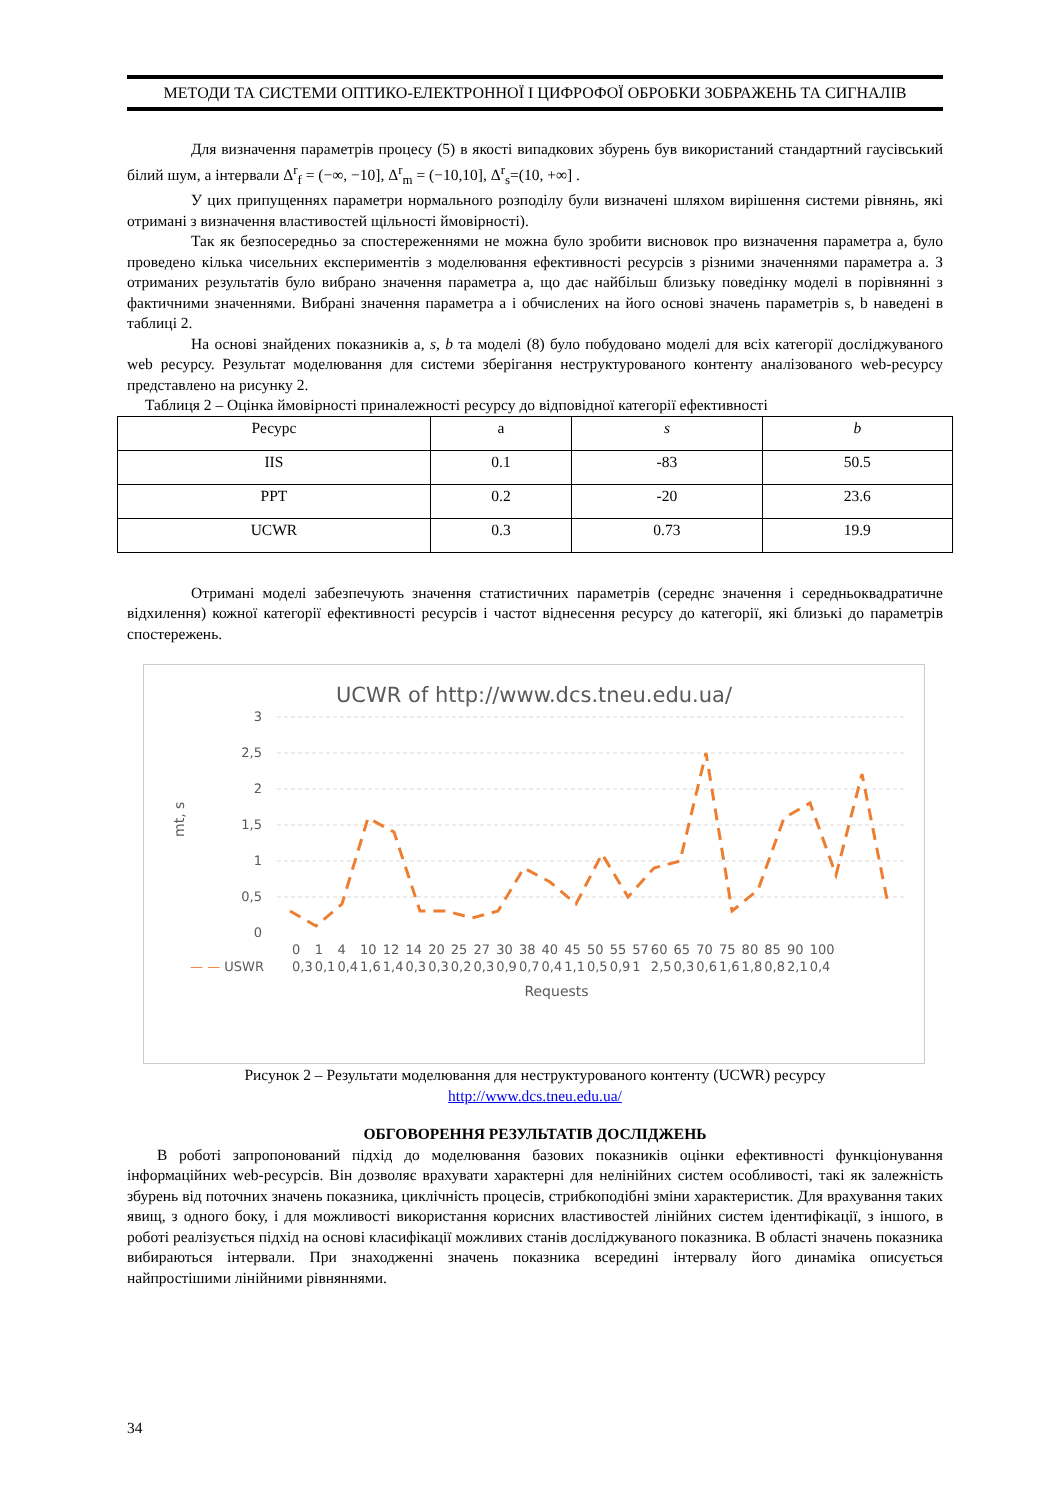МЕТОДИ ТА СИСТЕМИ ОПТИКО-ЕЛЕКТРОННОЇ І ЦИФРОФОЇ ОБРОБКИ ЗОБРАЖЕНЬ ТА СИГНАЛІВ
Для визначення параметрів процесу (5) в якості випадкових збурень був використаний стандартний гаусівський білий шум, а інтервали Δ<sup>r</sup><sub>f</sub> = (−∞, −10], Δ<sup>r</sup><sub>m</sub> = (−10,10], Δ<sup>r</sup><sub>s</sub>=(10, +∞] .
У цих припущеннях параметри нормального розподілу були визначені шляхом вирішення системи рівнянь, які отримані з визначення властивостей щільності ймовірності).
Так як безпосередньо за спостереженнями не можна було зробити висновок про визначення параметра a, було проведено кілька чисельних експериментів з моделювання ефективності ресурсів з різними значеннями параметра a. З отриманих результатів було вибрано значення параметра a, що дає найбільш близьку поведінку моделі в порівнянні з фактичними значеннями. Вибрані значення параметра a і обчислених на його основі значень параметрів s, b наведені в таблиці 2.
На основі знайдених показників a, s, b та моделі (8) було побудовано моделі для всіх категорії досліджуваного web ресурсу. Результат моделювання для системи зберігання неструктурованого контенту аналізованого web-ресурсу представлено на рисунку 2.
Таблиця 2 – Оцінка ймовірності приналежності ресурсу до відповідної категорії ефективності
| Ресурс | a | s | b |
| IIS | 0.1 | -83 | 50.5 |
| PPT | 0.2 | -20 | 23.6 |
| UCWR | 0.3 | 0.73 | 19.9 |
Отримані моделі забезпечують значення статистичних параметрів (середнє значення і середньоквадратичне відхилення) кожної категорії ефективності ресурсів і частот віднесення ресурсу до категорії, які близькі до параметрів спостережень.
UCWR of http://www.dcs.tneu.edu.ua/
3
2,5
2
1,5
1
0,5
0
mt, s
| | 0 | 1 | 4 | 10 | 12 | 14 | 20 | 25 | 27 | 30 | 38 | 40 | 45 | 50 | 55 | 57 | 60 | 65 | 70 | 75 | 80 | 85 | 90 | 100 |
| — — USWR | 0,3 | 0,1 | 0,4 | 1,6 | 1,4 | 0,3 | 0,3 | 0,2 | 0,3 | 0,9 | 0,7 | 0,4 | 1,1 | 0,5 | 0,9 | 1 | 2,5 | 0,3 | 0,6 | 1,6 | 1,8 | 0,8 | 2,1 | 0,4 |
Requests
Рисунок 2 – Результати моделювання для неструктурованого контенту (UCWR) ресурсу
http://www.dcs.tneu.edu.ua/
ОБГОВОРЕННЯ РЕЗУЛЬТАТІВ ДОСЛІДЖЕНЬ
В роботі запропонований підхід до моделювання базових показників оцінки ефективності функціонування інформаційних web-ресурсів. Він дозволяє врахувати характерні для нелінійних систем особливості, такі як залежність збурень від поточних значень показника, циклічність процесів, стрибкоподібні зміни характеристик. Для врахування таких явищ, з одного боку, і для можливості використання корисних властивостей лінійних систем ідентифікації, з іншого, в роботі реалізується підхід на основі класифікації можливих станів досліджуваного показника. В області значень показника вибираються інтервали. При знаходженні значень показника всередині інтервалу його динаміка описується найпростішими лінійними рівняннями.
34